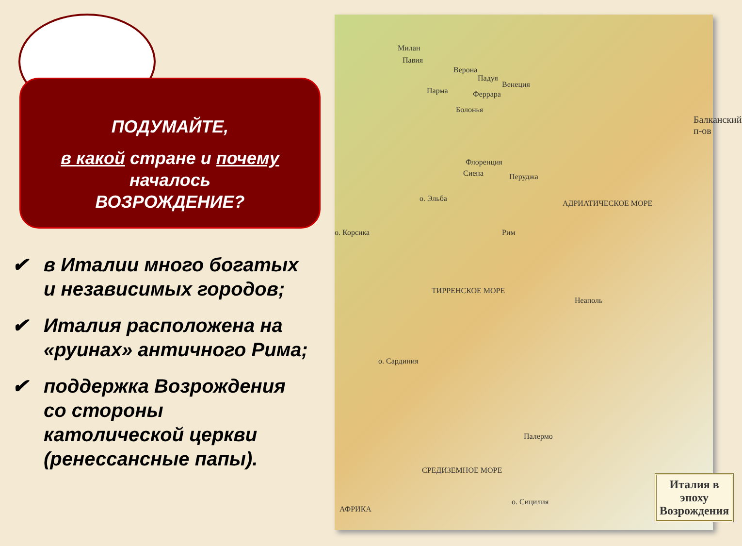ПОДУМАЙТЕ,
в какой стране и почему
началось
ВОЗРОЖДЕНИЕ?
✔ в Италии много богатых и независимых городов;
✔ Италия расположена на «руинах» античного Рима;
✔ поддержка Возрождения со стороны католической церкви (ренессансные папы).
Милан
Павия
Верона
Падуя
Венеция
Парма Феррара
Болонья
Балканский п-ов
Флоренция
Сиена Перуджа
АДРИАТИЧЕСКОЕ МОРЕ
о. Эльба
о. Корсика Рим
ТИРРЕНСКОЕ МОРЕ
Неаполь
о. Сардиния
Палермо
СРЕДИЗЕМНОЕ МОРЕ
о. Сицилия
АФРИКА
Италия в эпоху
Возрождения